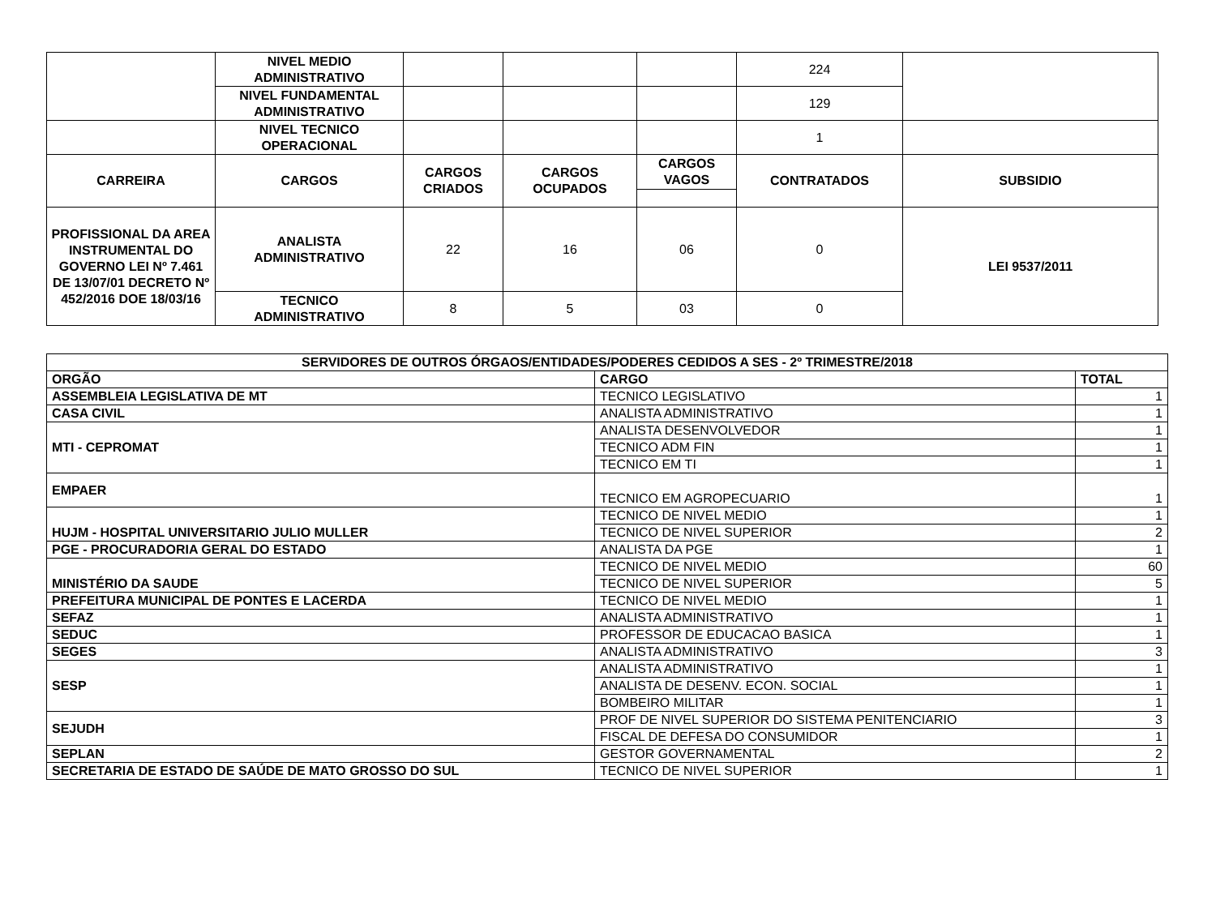| | NIVEL MEDIO ADMINISTRATIVO | | | | 224 | |
| | NIVEL FUNDAMENTAL ADMINISTRATIVO | | | | 129 | |
| | NIVEL TECNICO OPERACIONAL | | | | 1 | |
| CARREIRA | CARGOS | CARGOS CRIADOS | CARGOS OCUPADOS | CARGOS VAGOS | CONTRATADOS | SUBSIDIO |
| PROFISSIONAL DA AREA INSTRUMENTAL DO GOVERNO LEI Nº 7.461 DE 13/07/01 DECRETO Nº 452/2016 DOE 18/03/16 | ANALISTA ADMINISTRATIVO | 22 | 16 | 06 | 0 | LEI 9537/2011 |
| | TECNICO ADMINISTRATIVO | 8 | 5 | 03 | 0 | |
| SERVIDORES DE OUTROS ÓRGAOS/ENTIDADES/PODERES CEDIDOS A SES - 2º TRIMESTRE/2018 | | |
| ORGÃO | CARGO | TOTAL |
| ASSEMBLEIA LEGISLATIVA DE MT | TECNICO LEGISLATIVO | 1 |
| CASA CIVIL | ANALISTA ADMINISTRATIVO | 1 |
| MTI - CEPROMAT | ANALISTA DESENVOLVEDOR | 1 |
| | TECNICO ADM FIN | 1 |
| | TECNICO EM TI | 1 |
| EMPAER | TECNICO EM AGROPECUARIO | 1 |
| HUJM - HOSPITAL UNIVERSITARIO JULIO MULLER | TECNICO DE NIVEL MEDIO | 1 |
| | TECNICO DE NIVEL SUPERIOR | 2 |
| PGE - PROCURADORIA GERAL DO ESTADO | ANALISTA DA PGE | 1 |
| MINISTÉRIO DA SAUDE | TECNICO DE NIVEL MEDIO | 60 |
| | TECNICO DE NIVEL SUPERIOR | 5 |
| PREFEITURA MUNICIPAL DE PONTES E LACERDA | TECNICO DE NIVEL MEDIO | 1 |
| SEFAZ | ANALISTA ADMINISTRATIVO | 1 |
| SEDUC | PROFESSOR DE EDUCACAO BASICA | 1 |
| SEGES | ANALISTA ADMINISTRATIVO | 3 |
| SESP | ANALISTA ADMINISTRATIVO | 1 |
| | ANALISTA DE DESENV. ECON. SOCIAL | 1 |
| | BOMBEIRO MILITAR | 1 |
| SEJUDH | PROF DE NIVEL SUPERIOR DO SISTEMA PENITENCIARIO | 3 |
| | FISCAL DE DEFESA DO CONSUMIDOR | 1 |
| SEPLAN | GESTOR GOVERNAMENTAL | 2 |
| SECRETARIA DE ESTADO DE SAÚDE DE MATO GROSSO DO SUL | TECNICO DE NIVEL SUPERIOR | 1 |